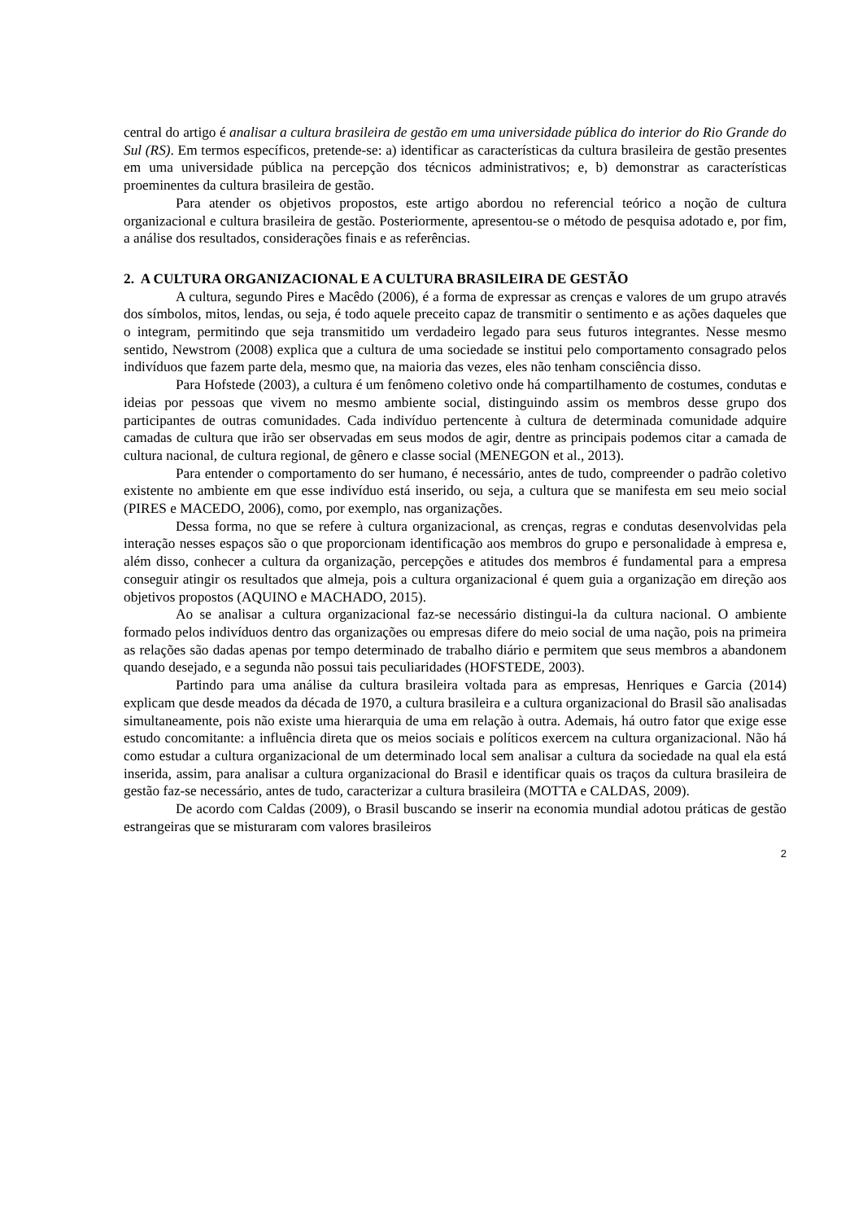central do artigo é analisar a cultura brasileira de gestão em uma universidade pública do interior do Rio Grande do Sul (RS). Em termos específicos, pretende-se: a) identificar as características da cultura brasileira de gestão presentes em uma universidade pública na percepção dos técnicos administrativos; e, b) demonstrar as características proeminentes da cultura brasileira de gestão.
Para atender os objetivos propostos, este artigo abordou no referencial teórico a noção de cultura organizacional e cultura brasileira de gestão. Posteriormente, apresentou-se o método de pesquisa adotado e, por fim, a análise dos resultados, considerações finais e as referências.
2. A CULTURA ORGANIZACIONAL E A CULTURA BRASILEIRA DE GESTÃO
A cultura, segundo Pires e Macêdo (2006), é a forma de expressar as crenças e valores de um grupo através dos símbolos, mitos, lendas, ou seja, é todo aquele preceito capaz de transmitir o sentimento e as ações daqueles que o integram, permitindo que seja transmitido um verdadeiro legado para seus futuros integrantes. Nesse mesmo sentido, Newstrom (2008) explica que a cultura de uma sociedade se institui pelo comportamento consagrado pelos indivíduos que fazem parte dela, mesmo que, na maioria das vezes, eles não tenham consciência disso.
Para Hofstede (2003), a cultura é um fenômeno coletivo onde há compartilhamento de costumes, condutas e ideias por pessoas que vivem no mesmo ambiente social, distinguindo assim os membros desse grupo dos participantes de outras comunidades. Cada indivíduo pertencente à cultura de determinada comunidade adquire camadas de cultura que irão ser observadas em seus modos de agir, dentre as principais podemos citar a camada de cultura nacional, de cultura regional, de gênero e classe social (MENEGON et al., 2013).
Para entender o comportamento do ser humano, é necessário, antes de tudo, compreender o padrão coletivo existente no ambiente em que esse indivíduo está inserido, ou seja, a cultura que se manifesta em seu meio social (PIRES e MACEDO, 2006), como, por exemplo, nas organizações.
Dessa forma, no que se refere à cultura organizacional, as crenças, regras e condutas desenvolvidas pela interação nesses espaços são o que proporcionam identificação aos membros do grupo e personalidade à empresa e, além disso, conhecer a cultura da organização, percepções e atitudes dos membros é fundamental para a empresa conseguir atingir os resultados que almeja, pois a cultura organizacional é quem guia a organização em direção aos objetivos propostos (AQUINO e MACHADO, 2015).
Ao se analisar a cultura organizacional faz-se necessário distingui-la da cultura nacional. O ambiente formado pelos indivíduos dentro das organizações ou empresas difere do meio social de uma nação, pois na primeira as relações são dadas apenas por tempo determinado de trabalho diário e permitem que seus membros a abandonem quando desejado, e a segunda não possui tais peculiaridades (HOFSTEDE, 2003).
Partindo para uma análise da cultura brasileira voltada para as empresas, Henriques e Garcia (2014) explicam que desde meados da década de 1970, a cultura brasileira e a cultura organizacional do Brasil são analisadas simultaneamente, pois não existe uma hierarquia de uma em relação à outra. Ademais, há outro fator que exige esse estudo concomitante: a influência direta que os meios sociais e políticos exercem na cultura organizacional. Não há como estudar a cultura organizacional de um determinado local sem analisar a cultura da sociedade na qual ela está inserida, assim, para analisar a cultura organizacional do Brasil e identificar quais os traços da cultura brasileira de gestão faz-se necessário, antes de tudo, caracterizar a cultura brasileira (MOTTA e CALDAS, 2009).
De acordo com Caldas (2009), o Brasil buscando se inserir na economia mundial adotou práticas de gestão estrangeiras que se misturaram com valores brasileiros
2